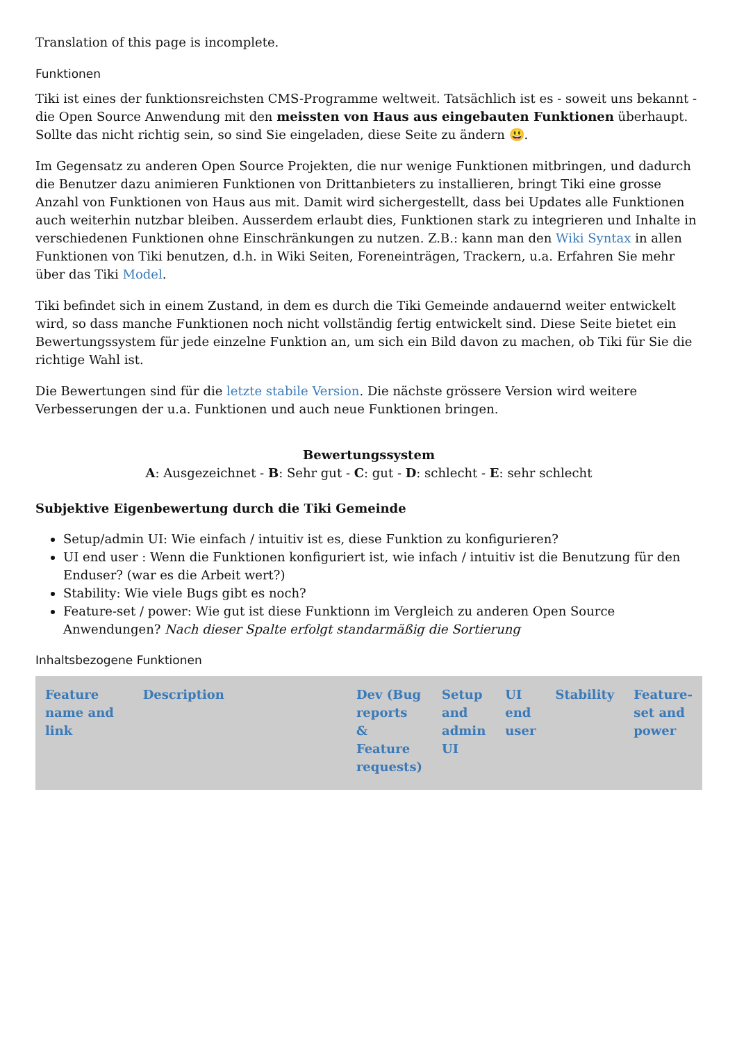Translation of this page is incomplete.
Funktionen
Tiki ist eines der funktionsreichsten CMS-Programme weltweit. Tatsächlich ist es - soweit uns bekannt - die Open Source Anwendung mit den meissten von Haus aus eingebauten Funktionen überhaupt. Sollte das nicht richtig sein, so sind Sie eingeladen, diese Seite zu ändern 😃.
Im Gegensatz zu anderen Open Source Projekten, die nur wenige Funktionen mitbringen, und dadurch die Benutzer dazu animieren Funktionen von Drittanbieters zu installieren, bringt Tiki eine grosse Anzahl von Funktionen von Haus aus mit. Damit wird sichergestellt, dass bei Updates alle Funktionen auch weiterhin nutzbar bleiben. Ausserdem erlaubt dies, Funktionen stark zu integrieren und Inhalte in verschiedenen Funktionen ohne Einschränkungen zu nutzen. Z.B.: kann man den Wiki Syntax in allen Funktionen von Tiki benutzen, d.h. in Wiki Seiten, Foreneinträgen, Trackern, u.a. Erfahren Sie mehr über das Tiki Model.
Tiki befindet sich in einem Zustand, in dem es durch die Tiki Gemeinde andauernd weiter entwickelt wird, so dass manche Funktionen noch nicht vollständig fertig entwickelt sind. Diese Seite bietet ein Bewertungssystem für jede einzelne Funktion an, um sich ein Bild davon zu machen, ob Tiki für Sie die richtige Wahl ist.
Die Bewertungen sind für die letzte stabile Version. Die nächste grössere Version wird weitere Verbesserungen der u.a. Funktionen und auch neue Funktionen bringen.
Bewertungssystem
A: Ausgezeichnet - B: Sehr gut - C: gut - D: schlecht - E: sehr schlecht
Subjektive Eigenbewertung durch die Tiki Gemeinde
Setup/admin UI: Wie einfach / intuitiv ist es, diese Funktion zu konfigurieren?
UI end user : Wenn die Funktionen konfiguriert ist, wie infach / intuitiv ist die Benutzung für den Enduser? (war es die Arbeit wert?)
Stability: Wie viele Bugs gibt es noch?
Feature-set / power: Wie gut ist diese Funktionn im Vergleich zu anderen Open Source Anwendungen? Nach dieser Spalte erfolgt standarmäßig die Sortierung
Inhaltsbezogene Funktionen
| Feature name and link | Description | Dev (Bug reports & Feature requests) | Setup and admin UI | UI end user | Stability | Feature-set and power |
| --- | --- | --- | --- | --- | --- | --- |